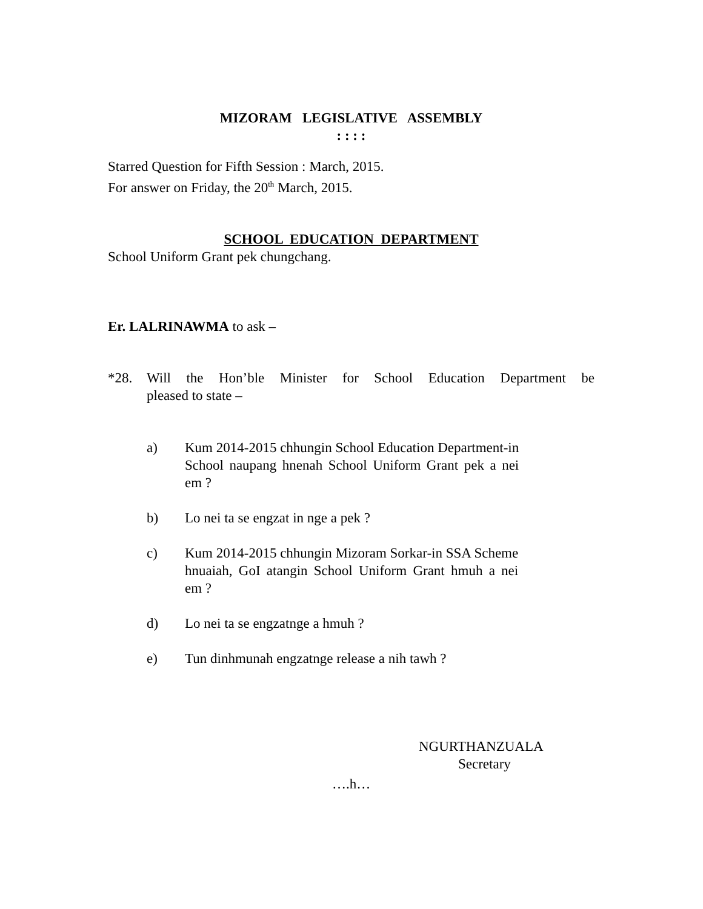MIZORAM LEGISLATIVE ASSEMBLY
: : : :
Starred Question for Fifth Session : March, 2015.
For answer on Friday, the 20<sup>th</sup> March, 2015.
SCHOOL EDUCATION DEPARTMENT
School Uniform Grant pek chungchang.
Er. LALRINAWMA to ask –
*28. Will the Hon’ble Minister for School Education Department be pleased to state –
a) Kum 2014-2015 chhungin School Education Department-in
School naupang hnenah School Uniform Grant pek a nei
em ?
b) Lo nei ta se engzat in nge a pek ?
c) Kum 2014-2015 chhungin Mizoram Sorkar-in SSA Scheme
hnuaiah, GoI atangin School Uniform Grant hmuh a nei
em ?
d) Lo nei ta se engzatnge a hmuh ?
e) Tun dinhmunah engzatnge release a nih tawh ?
NGURTHANZUALA
Secretary
….h…